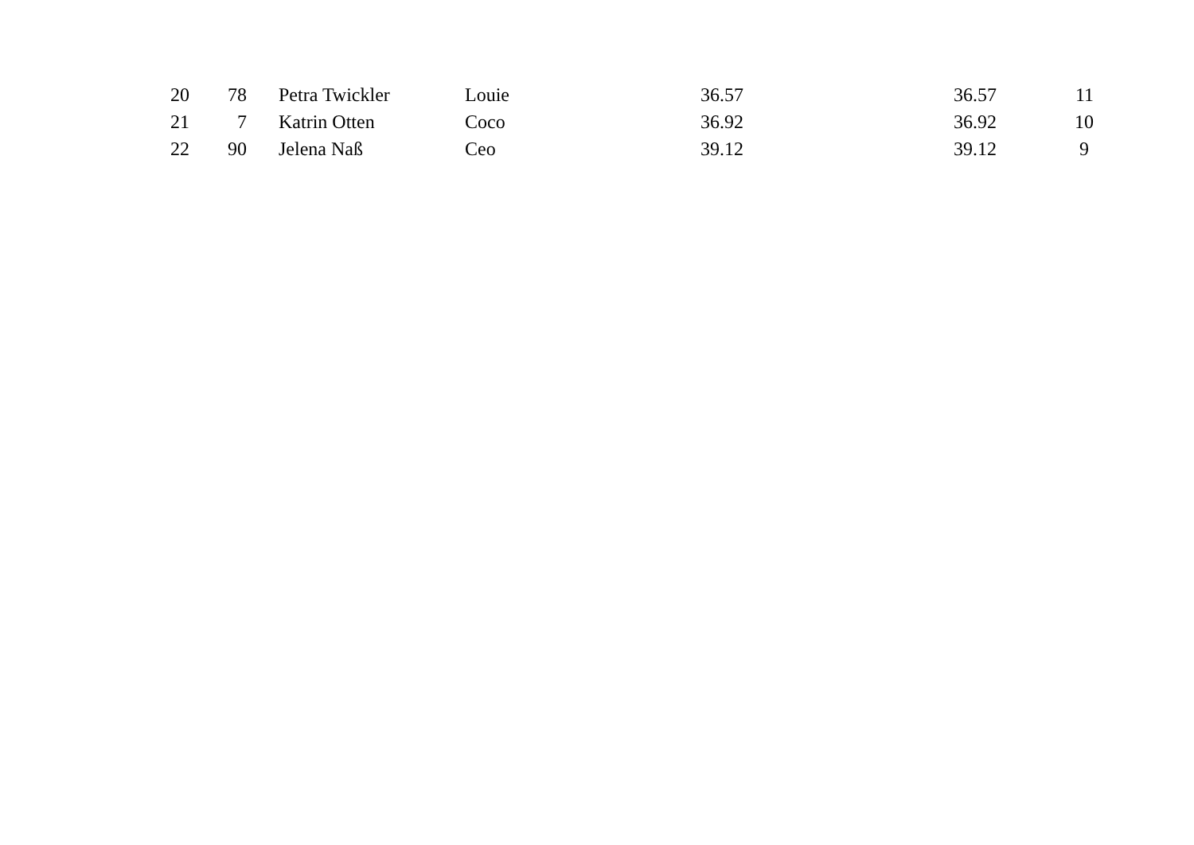| 20 | 78 | Petra Twickler | Louie | 36.57 | 36.57 | 11 |
| 21 | 7 | Katrin Otten | Coco | 36.92 | 36.92 | 10 |
| 22 | 90 | Jelena Naß | Ceo | 39.12 | 39.12 | 9 |